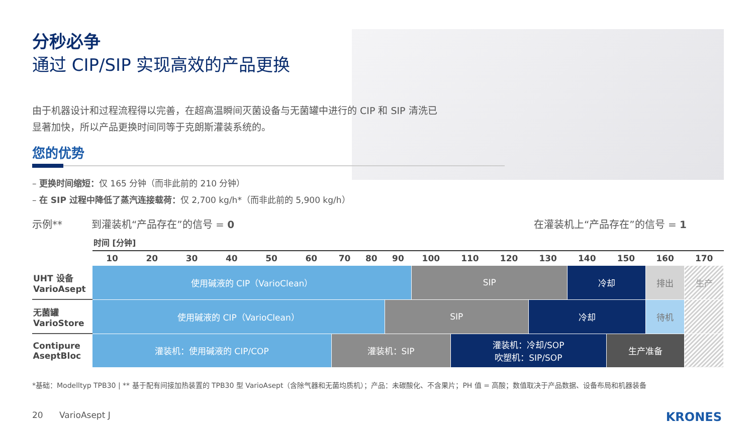分秒必争
通过 CIP/SIP 实现高效的产品更换
由于机器设计和过程流程得以完善，在超高温瞬间灭菌设备与无菌罐中进行的 CIP 和 SIP 清洗已显著加快，所以产品更换时间同等于克朗斯灌装系统的。
您的优势
– 更换时间缩短：仅 165 分钟（而非此前的 210 分钟）
– 在 SIP 过程中降低了蒸汽连接载荷：仅 2,700 kg/h*（而非此前的 5,900 kg/h）
示例** 到灌装机“产品存在”的信号 = 0 在灌装机上“产品存在”的信号 = 1
时间 [分钟]
| | 10 | 20 | 30 | 40 | 50 | 60 | 70 | 80 | 90 | 100 | 110 | 120 | 130 | 140 | 150 | 160 | 170 |
| UHT 设备 VarioAsept | 使用碱液的 CIP（VarioClean） | | | | | | | | | SIP | | | | 冷却 | | 排出 | 生产 |
| 无菌罐 VarioStore | 使用碱液的 CIP（VarioClean） | | | | | | | | SIP | | | | 冷却 | | | 待机 | |
| Contipure AseptBloc | 灌装机：使用碱液的 CIP/COP | | | | | | 灌装机：SIP | | | | 灌装机：冷却/SOP 吹塑机：SIP/SOP | | | | 生产准备 | | |
*基础：Modelltyp TPB30 | ** 基于配有间接加热装置的 TPB30 型 VarioAsept（含除气器和无菌均质机）；产品：未碳酸化、不含果片；PH 值 = 高酸；数值取决于产品数据、设备布局和机器装备
20 VarioAsept J KRONES